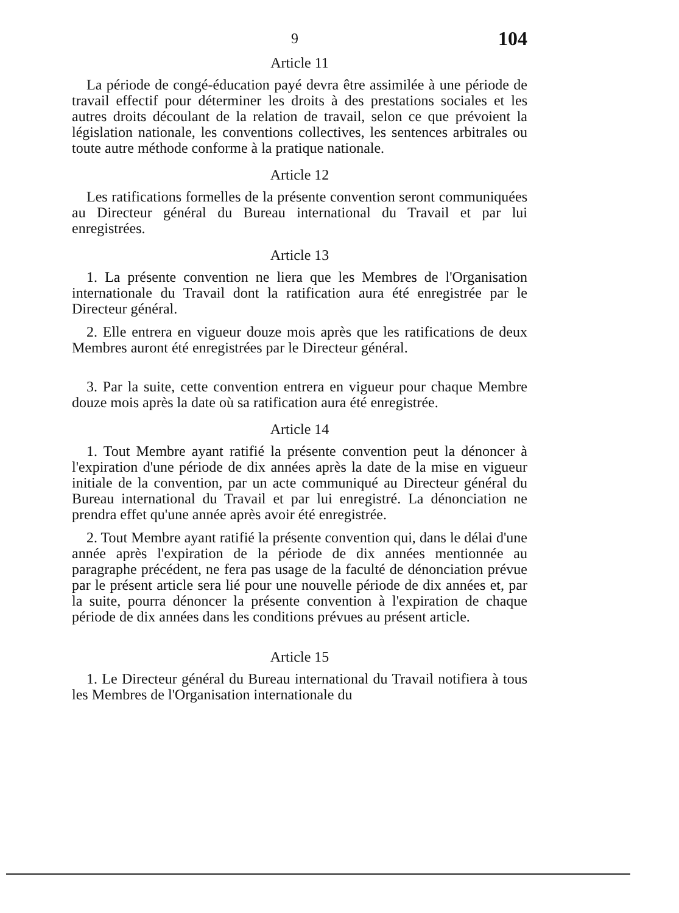9 104
Article 11
La période de congé-éducation payé devra être assimilée à une période de travail effectif pour déterminer les droits à des prestations sociales et les autres droits découlant de la relation de travail, selon ce que prévoient la législation nationale, les conventions collectives, les sentences arbitrales ou toute autre méthode conforme à la pratique nationale.
Article 12
Les ratifications formelles de la présente convention seront communiquées au Directeur général du Bureau international du Travail et par lui enregistrées.
Article 13
1. La présente convention ne liera que les Membres de l'Organisation internationale du Travail dont la ratification aura été enregistrée par le Directeur général.
2. Elle entrera en vigueur douze mois après que les ratifications de deux Membres auront été enregistrées par le Directeur général.
3. Par la suite, cette convention entrera en vigueur pour chaque Membre douze mois après la date où sa ratification aura été enregistrée.
Article 14
1. Tout Membre ayant ratifié la présente convention peut la dénoncer à l'expiration d'une période de dix années après la date de la mise en vigueur initiale de la convention, par un acte communiqué au Directeur général du Bureau international du Travail et par lui enregistré. La dénonciation ne prendra effet qu'une année après avoir été enregistrée.
2. Tout Membre ayant ratifié la présente convention qui, dans le délai d'une année après l'expiration de la période de dix années mentionnée au paragraphe précédent, ne fera pas usage de la faculté de dénonciation prévue par le présent article sera lié pour une nouvelle période de dix années et, par la suite, pourra dénoncer la présente convention à l'expiration de chaque période de dix années dans les conditions prévues au présent article.
Article 15
1. Le Directeur général du Bureau international du Travail notifiera à tous les Membres de l'Organisation internationale du